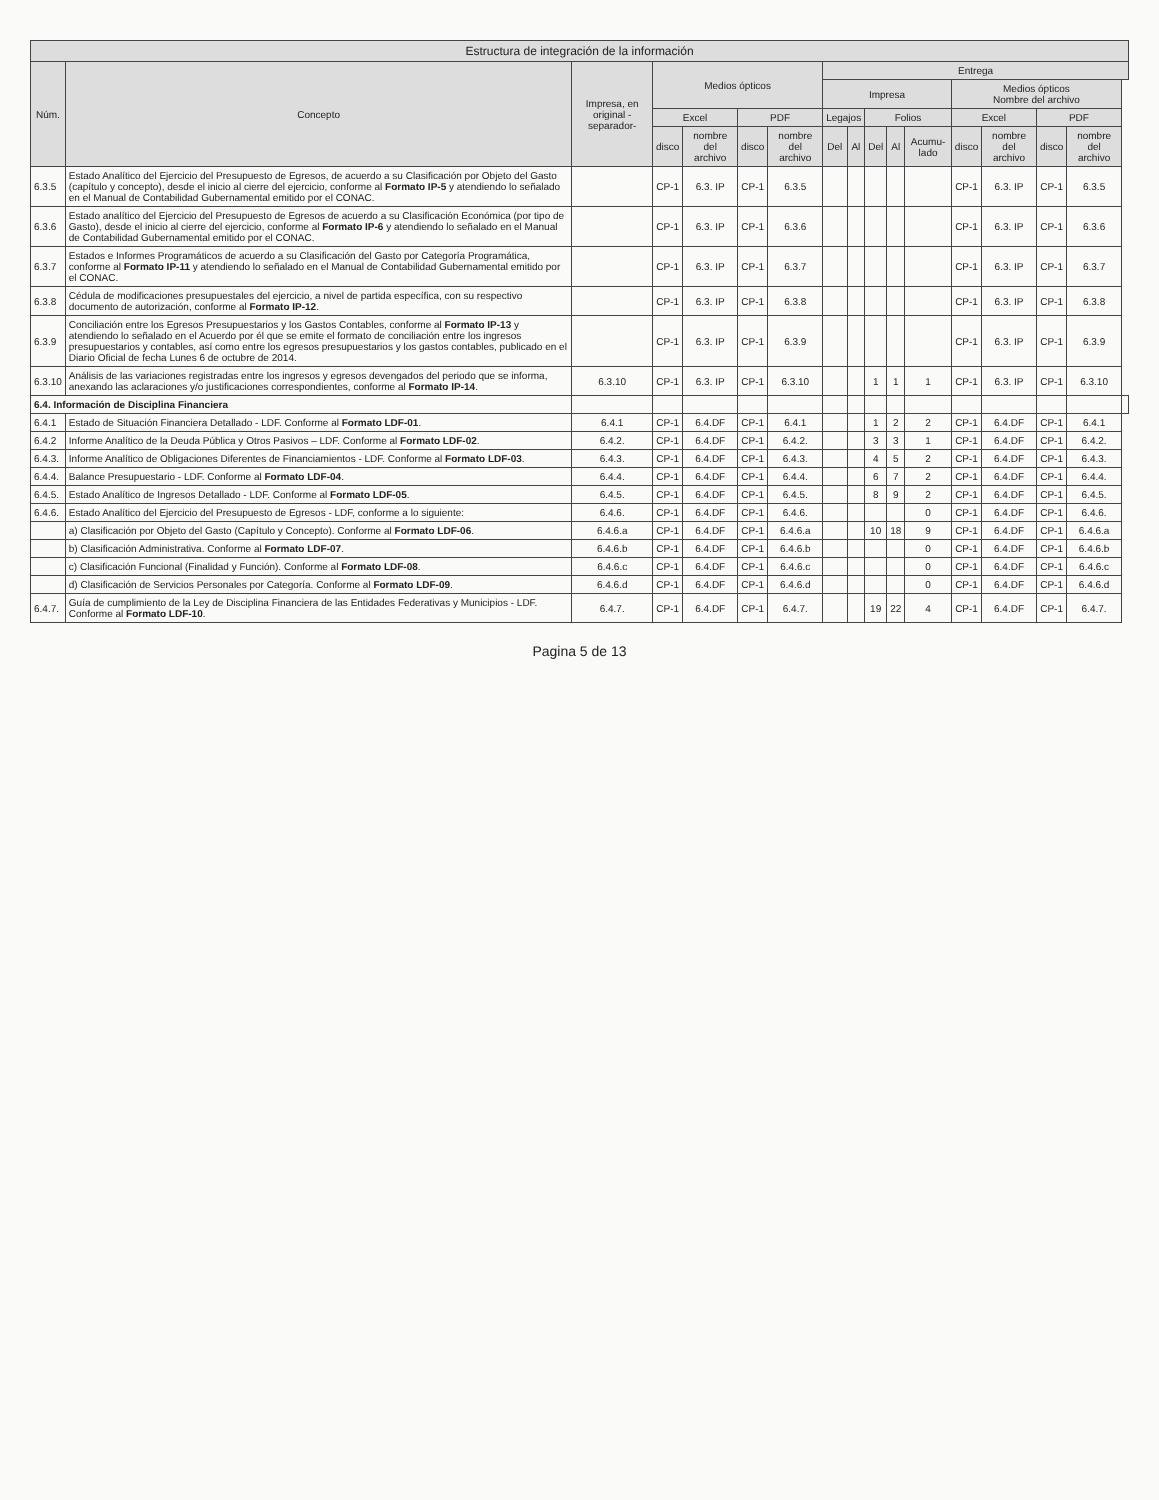| Estructura de integración de la información | | | | | | | | | | | | | | | | |
| --- | --- | --- | --- | --- | --- | --- | --- | --- | --- | --- | --- | --- | --- | --- | --- | --- |
| Núm. | Concepto | Impresa, en original -separador- | Medios ópticos | | | | Entrega | | | | | | | | | |
| | | | | | | | Impresa | | | | | Medios ópticos Nombre del archivo | | | | |
| | | | Excel | | PDF | | Legajos | | Folios | | | Excel | | PDF | | |
| | | | disco | nombre del archivo | disco | nombre del archivo | Del | Al | Del | Al | Acumu-lado | disco | nombre del archivo | disco | nombre del archivo | |
| 6.3.5 | Estado Analítico del Ejercicio del Presupuesto de Egresos, de acuerdo a su Clasificación por Objeto del Gasto (capítulo y concepto), desde el inicio al cierre del ejercicio, conforme al Formato IP-5 y atendiendo lo señalado en el Manual de Contabilidad Gubernamental emitido por el CONAC. | | CP-1 | 6.3. IP | CP-1 | 6.3.5 | | | | | | CP-1 | 6.3. IP | CP-1 | 6.3.5 | |
| 6.3.6 | Estado analítico del Ejercicio del Presupuesto de Egresos de acuerdo a su Clasificación Económica (por tipo de Gasto), desde el inicio al cierre del ejercicio, conforme al Formato IP-6 y atendiendo lo señalado en el Manual de Contabilidad Gubernamental emitido por el CONAC. | | CP-1 | 6.3. IP | CP-1 | 6.3.6 | | | | | | CP-1 | 6.3. IP | CP-1 | 6.3.6 | |
| 6.3.7 | Estados e Informes Programáticos de acuerdo a su Clasificación del Gasto por Categoría Programática, conforme al Formato IP-11 y atendiendo lo señalado en el Manual de Contabilidad Gubernamental emitido por el CONAC. | | CP-1 | 6.3. IP | CP-1 | 6.3.7 | | | | | | CP-1 | 6.3. IP | CP-1 | 6.3.7 | |
| 6.3.8 | Cédula de modificaciones presupuestales del ejercicio, a nivel de partida específica, con su respectivo documento de autorización, conforme al Formato IP-12 . | | CP-1 | 6.3. IP | CP-1 | 6.3.8 | | | | | | CP-1 | 6.3. IP | CP-1 | 6.3.8 | |
| 6.3.9 | Conciliación entre los Egresos Presupuestarios y los Gastos Contables, conforme al Formato IP-13 y atendiendo lo señalado en el Acuerdo por él que se emite el formato de conciliación entre los ingresos presupuestarios y contables, así como entre los egresos presupuestarios y los gastos contables, publicado en el Diario Oficial de fecha Lunes 6 de octubre de 2014. | | CP-1 | 6.3. IP | CP-1 | 6.3.9 | | | | | | CP-1 | 6.3. IP | CP-1 | 6.3.9 | |
| 6.3.10 | Análisis de las variaciones registradas entre los ingresos y egresos devengados del periodo que se informa, anexando las aclaraciones y/o justificaciones correspondientes, conforme al Formato IP-14 . | 6.3.10 | CP-1 | 6.3. IP | CP-1 | 6.3.10 | | | 1 | 1 | 1 | CP-1 | 6.3. IP | CP-1 | 6.3.10 | |
| 6.4. Información de Disciplina Financiera | | | | | | | | | | | | | | | | |
| 6.4.1 | Estado de Situación Financiera Detallado - LDF. Conforme al Formato LDF-01 . | 6.4.1 | CP-1 | 6.4.DF | CP-1 | 6.4.1 | | | 1 | 2 | 2 | CP-1 | 6.4.DF | CP-1 | 6.4.1 | |
| 6.4.2 | Informe Analítico de la Deuda Pública y Otros Pasivos – LDF. Conforme al Formato LDF-02 . | 6.4.2. | CP-1 | 6.4.DF | CP-1 | 6.4.2. | | | 3 | 3 | 1 | CP-1 | 6.4.DF | CP-1 | 6.4.2. | |
| 6.4.3. | Informe Analítico de Obligaciones Diferentes de Financiamientos - LDF. Conforme al Formato LDF-03 . | 6.4.3. | CP-1 | 6.4.DF | CP-1 | 6.4.3. | | | 4 | 5 | 2 | CP-1 | 6.4.DF | CP-1 | 6.4.3. | |
| 6.4.4. | Balance Presupuestario - LDF. Conforme al Formato LDF-04 . | 6.4.4. | CP-1 | 6.4.DF | CP-1 | 6.4.4. | | | 6 | 7 | 2 | CP-1 | 6.4.DF | CP-1 | 6.4.4. | |
| 6.4.5. | Estado Analítico de Ingresos Detallado - LDF. Conforme al Formato LDF-05 . | 6.4.5. | CP-1 | 6.4.DF | CP-1 | 6.4.5. | | | 8 | 9 | 2 | CP-1 | 6.4.DF | CP-1 | 6.4.5. | |
| 6.4.6. | Estado Analítico del Ejercicio del Presupuesto de Egresos - LDF, conforme a lo siguiente: | 6.4.6. | CP-1 | 6.4.DF | CP-1 | 6.4.6. | | | | | 0 | CP-1 | 6.4.DF | CP-1 | 6.4.6. | |
| | a) Clasificación por Objeto del Gasto (Capítulo y Concepto). Conforme al Formato LDF-06 . | 6.4.6.a | CP-1 | 6.4.DF | CP-1 | 6.4.6.a | | | 10 | 18 | 9 | CP-1 | 6.4.DF | CP-1 | 6.4.6.a | |
| | b) Clasificación Administrativa. Conforme al Formato LDF-07 . | 6.4.6.b | CP-1 | 6.4.DF | CP-1 | 6.4.6.b | | | | | 0 | CP-1 | 6.4.DF | CP-1 | 6.4.6.b | |
| | c) Clasificación Funcional (Finalidad y Función). Conforme al Formato LDF-08 . | 6.4.6.c | CP-1 | 6.4.DF | CP-1 | 6.4.6.c | | | | | 0 | CP-1 | 6.4.DF | CP-1 | 6.4.6.c | |
| | d) Clasificación de Servicios Personales por Categoría. Conforme al Formato LDF-09 . | 6.4.6.d | CP-1 | 6.4.DF | CP-1 | 6.4.6.d | | | | | 0 | CP-1 | 6.4.DF | CP-1 | 6.4.6.d | |
| 6.4.7. | Guía de cumplimiento de la Ley de Disciplina Financiera de las Entidades Federativas y Municipios - LDF. Conforme al Formato LDF-10 . | 6.4.7. | CP-1 | 6.4.DF | CP-1 | 6.4.7. | | | 19 | 22 | 4 | CP-1 | 6.4.DF | CP-1 | 6.4.7. | |
Pagina 5 de 13